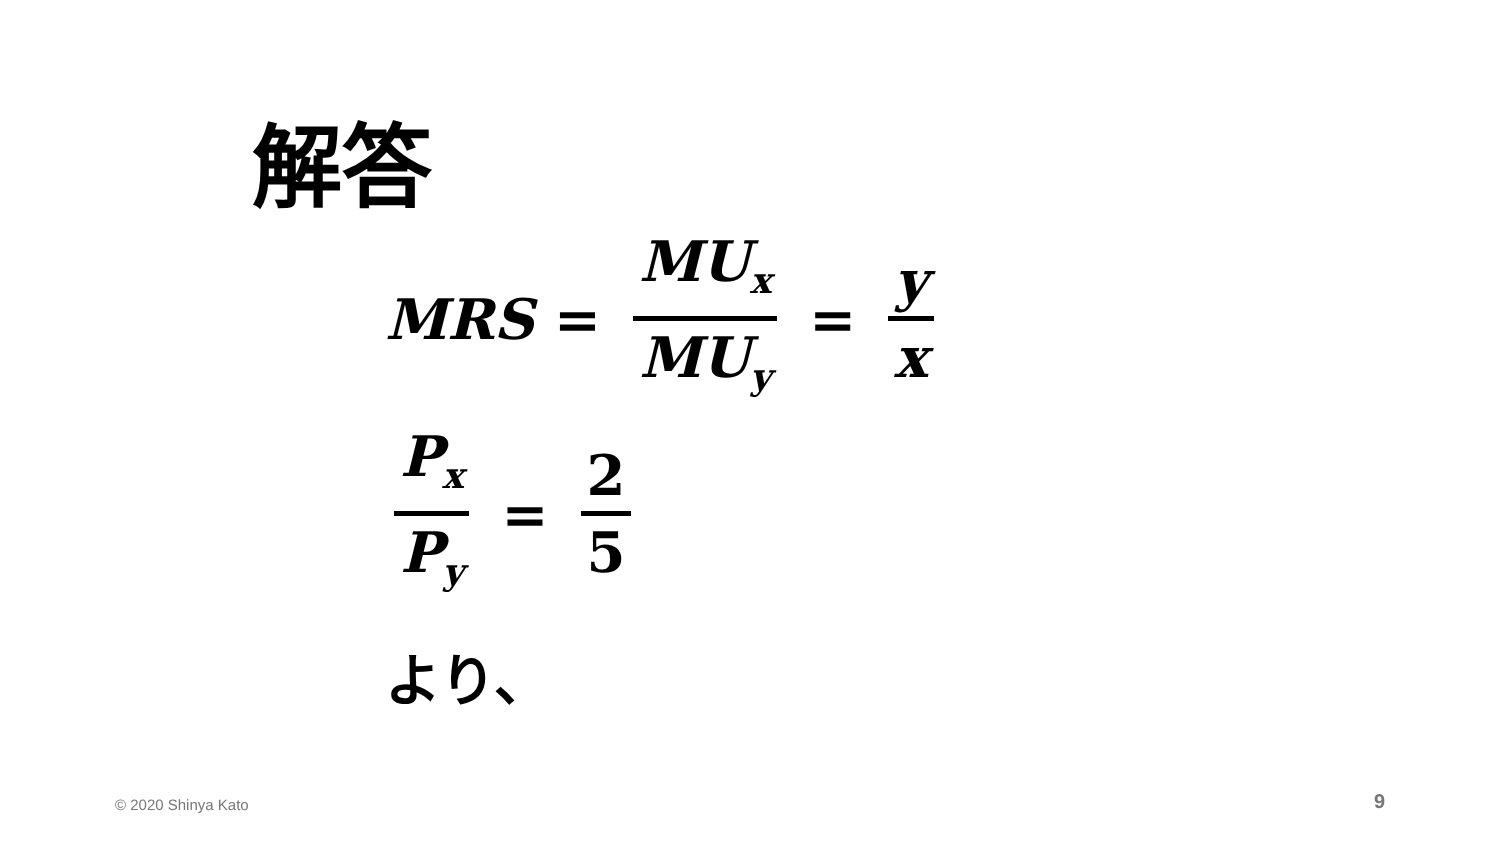解答
MRS = MU<sub>x</sub> MU<sub>y</sub> = y x
P<sub>x</sub> P<sub>y</sub> = 2 5
より、
© 2020 Shinya Kato 9